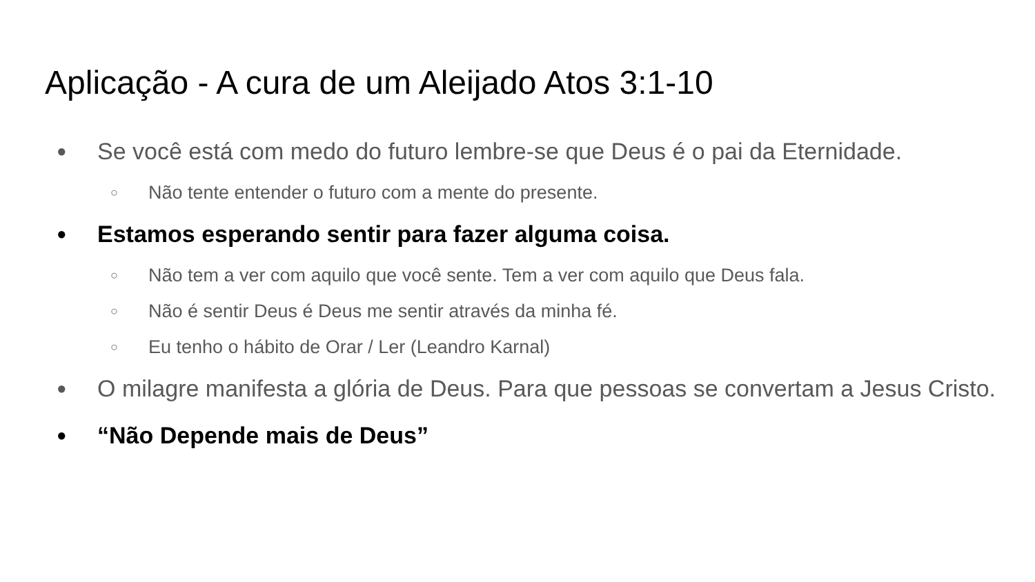Aplicação - A cura de um Aleijado Atos 3:1-10
● Se você está com medo do futuro lembre-se que Deus é o pai da Eternidade.
○ Não tente entender o futuro com a mente do presente.
● Estamos esperando sentir para fazer alguma coisa.
○ Não tem a ver com aquilo que você sente. Tem a ver com aquilo que Deus fala.
○ Não é sentir Deus é Deus me sentir através da minha fé.
○ Eu tenho o hábito de Orar / Ler (Leandro Karnal)
● O milagre manifesta a glória de Deus. Para que pessoas se convertam a Jesus Cristo.
● “Não Depende mais de Deus”